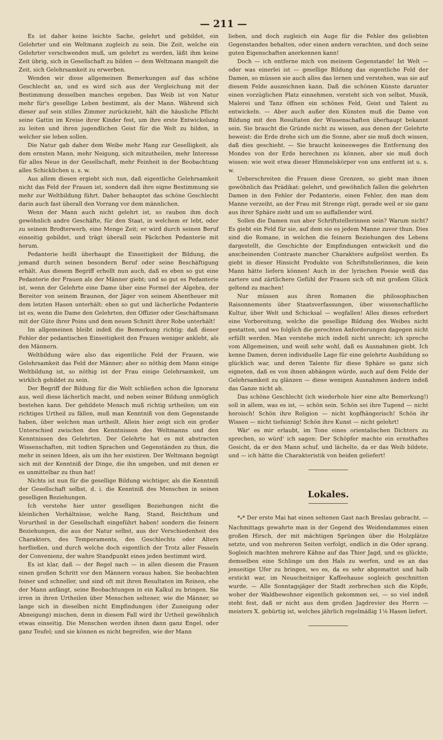— 211 —
Es ist daher keine leichte Sache, gelehrt und gebildet, ein Gelehrter und ein Weltmann zugleich zu sein. Die Zeit, welche ein Gelehrter verschwenden muß, um gelehrt zu werden, läßt ihm keine Zeit übrig, sich in Gesellschaft zu bilden — dem Weltmann mangelt die Zeit, sich Gelehrsamkeit zu erwerben.
Wenden wir diese allgemeinen Bemerkungen auf das schöne Geschlecht an, und es wird sich aus der Vergleichung mit der Bestimmung desselben manches ergeben. Das Weib ist von Natur mehr für's gesellige Leben bestimmt, als der Mann. Während sich dieser auf sein stilles Zimmer zurückzieht, hält die häusliche Pflicht seine Gattin im Kreise ihrer Kinder fest, um ihre erste Entwickelung zu leiten und ihren jugendlichen Geist für die Welt zu bilden, in welcher sie leben sollen.
Die Natur gab daher dem Weibe mehr Hang zur Geselligkeit, als dem ernsten Mann, mehr Neigung, sich mitzutheilen, mehr Interesse für alles Neue in der Gesellschaft, mehr Feinheit in der Beobachtung alles Schicklichen u. s. w.
Aus allem diesen ergiebt sich nun, daß eigentliche Gelehrsamkeit nicht das Feld der Frauen ist, sondern daß ihre eigne Bestimmung sie mehr zur Weltbildung führt. Daher behauptet das schöne Geschlecht darin auch fast überall den Vorrang vor dem männlichen.
Wenn der Mann auch nicht gelehrt ist, so rauben ihm doch gewöhnlich andre Geschäfte, für den Staat, in welchem er lebt, oder zu seinem Brodterwerb, eine Menge Zeit; er wird durch seinen Beruf einseitig gebildet, und trägt überall sein Päckchen Pedanterie mit herum.
Pedanterie heißt überhaupt die Einseitigkeit der Bildung, die jemand durch seinen besondern Beruf oder seine Beschäftigung erhält. Aus diesem Begriff erhellt nun auch, daß es eben so gut eine Pedanterie der Frauen als der Männer giebt; und so gut es Pedanterie ist, wenn der Gelehrte eine Dame über eine Formel der Algebra, der Bereiter von seinem Braunen, der Jäger von seinem Abentheuer mit dem letzten Hasen unterhält: eben so gut und lächerliche Pedanterie ist es, wenn die Dame den Gelehrten, den Offizier oder Geschäftsmann mit der Güte ihrer Poins und dem neuen Schnitt ihrer Robe unterhält!
Im allgemeinen bleibt indeß die Bemerkung richtig: daß dieser Fehler der pedantischen Einseitigkeit den Frauen weniger anklebt, als den Männern.
Weltbildung wäre also das eigentliche Feld der Frauen, wie Gelehrsamkeit das Feld der Männer; aber so nöthig dem Mann einige Weltbildung ist, so nöthig ist der Frau einige Gelehrsamkeit, um wirklich gebildet zu sein.
Der Begriff der Bildung für die Welt schließen schon die Ignoranz aus, weil diese lächerlich macht, und neben seiner Bildung unmöglich bestehen kann. Der gebildete Mensch muß richtig urtheilen; um ein richtiges Urtheil zu fällen, muß man Kenntniß von dem Gegenstande haben, über welchen man urtheilt. Allein hier zeigt sich ein großer Unterschied zwischen den Kenntnissen des Weltmanns und den Kenntnissen des Gelehrten. Der Gelehrte hat es mit abstracten Wissenschaften, mit todten Sprachen und Gegenständen zu thun, die mehr in seinen Ideen, als um ihn her existiren. Der Weltmann begnügt sich mit der Kenntniß der Dinge, die ihn umgeben, und mit denen er es unmittelbar zu thun hat!
Nichts ist nun für die gesellige Bildung wichtiger, als die Kenntniß der Gesellschaft selbst, d. i. die Kenntniß des Menschen in seinen geselligen Beziehungen.
Ich verstehe hier unter geselligen Beziehungen nicht die kleinlichen Verhältnisse, welche Rang, Stand, Reichthum und Vorurtheil in der Gesellschaft eingeführt haben! sondern die feinern Beziehungen, die aus der Natur selbst, aus der Verschiedenheit des Charakters, des Temperaments, des Geschlechts oder Alters herfließen, und durch welche doch eigentlich der Trotz aller Fesseln der Convenienz, der wahre Standpunkt eines jeden bestimmt wird.
Es ist klar, daß — der Regel nach — in allen diesem die Frauen einen großen Schritt vor den Männern voraus haben. Sie beobachten feiner und schneller, und sind oft mit ihren Resultaten im Reinen, ehe der Mann anfängt, seine Beobachtungen in ein Kalkul zu bringen. Sie irren in ihren Urtheilen über Menschen seltener, wie die Männer, so lange sich in dieselben nicht Empfindungen (der Zuneigung oder Abneigung) mischen, denn in diesem Fall wird ihr Urtheil gewöhnlich etwas einseitig. Die Menschen werden ihnen dann ganz Engel, oder ganz Teufel; und sie können es nicht begreifen, wie der Mann
lieben, und doch zugleich ein Auge für die Fehler des geliebten Gegenstandes behalten, oder einen andern verachten, und doch seine guten Eigenschaften anerkennen kann!
Doch — ich entferne mich von meinem Gegenstande! Ist Welt — oder was einerlei ist — gesellige Bildung das eigentliche Feld der Damen, so müssen sie auch alles das lernen und verstehen, was sie auf diesem Felde auszeichnen kann. Daß die schönen Künste darunter einen vorzüglichen Platz einnehmen, versteht sich von selbst. Musik, Malerei und Tanz öffnen ein schönes Feld, Geist und Talent zu entwickeln. — Aber auch außer den Künsten muß die Dame von Bildung mit den Resultaten der Wissenschaften überhaupt bekannt sein. Sie braucht die Gründe nicht zu wissen, aus denen der Gelehrte beweist: die Erde drehe sich um die Sonne, aber sie muß doch wissen, daß dies geschieht. — Sie braucht keinesweges die Entfernung des Mondes von der Erde berechnen zu können, aber sie muß doch wissen: wie weit etwa dieser Himmelskörper von uns entfernt ist u. s. w.
Ueberschreiten die Frauen diese Grenzen, so giebt man ihnen gewöhnlich das Prädikat: gelehrt, und gewöhnlich fallen die gelehrten Damen in den Fehler der Pedanterie, einen Fehler, den man dem Manne verzeiht, an der Frau mit Strenge rügt, gerade weil er sie ganz aus ihrer Sphäre zieht und um so auffallender wird.
Sollen die Damen nun aber Schriftstellerinnen sein? Warum nicht? Es giebt ein Feld für sie, auf dem sie es jedem Manne zuvor thun. Dies sind die Romane, in welchen die feinern Beziehungen des Lebens dargestellt, die Geschichte der Empfindungen entwickelt und die anscheinenden Contraste mancher Charaktere aufgelöst werden. Es giebt in dieser Hinsicht Produkte von Schriftstellerinnen, die kein Mann hätte liefern können! Auch in der lyrischen Poesie weiß das zartere und zärtlichere Gefühl der Frauen sich oft mit großem Glück geltend zu machen!
Nur müssen aus ihren Romanen die philosophischen Raisonnements über Staatsverfassungen, über wissenschaftliche Kultur, über Welt und Schicksal — wegfallen! Alles dieses erfordert eine Vorbereitung, welche die gesellige Bildung des Weibes nicht gestatten, und wo folglich die gerechten Anforderungen dagegen nicht erfüllt werden. Man verstehe mich indeß nicht unrecht; ich spreche vom Allgemeinen, und weiß sehr wohl, daß es Ausnahmen giebt. Ich kenne Damen, deren individuelle Lage für eine gelehrte Ausbildung so glücklich war, und deren Talente für diese Sphäre so ganz sich eigneten, daß es von ihnen abhängen würde, auch auf dem Felde der Gelehrsamkeit zu glänzen — diese wenigen Ausnahmen ändern indeß das Ganze nicht ab.
Das schöne Geschlecht (ich wiederhole hier eine alte Bemerkung!) soll in allem, was es ist, — schön sein. Schön sei ihre Tugend — nicht heroisch! Schön ihre Religion — nicht kopfhängerisch! Schön ihr Wissen — nicht tiefsinnig! Schön ihre Kunst — nicht gelehrt!
Wär' es mir erlaubt, im Tone eines orientalischen Dichters zu sprechen, so würd' ich sagen: Der Schöpfer machte ein ernsthaftes Gesicht, da er den Mann schuf, und lächelte, da er das Weib bildete, und — ich hätte die Charakteristik von beiden geliefert!
Lokales.
*<sub>*</sub>* Der erste Mai hat einen seltenen Gast nach Breslau gebracht. — Nachmittags gewahrte man in der Gegend des Weidendammes einen großen Hirsch, der mit mächtigen Sprüngen über die Holzplätze setzte, und von mehreren Seiten verfolgt, endlich in die Oder sprang. Sogleich machten mehrere Kähne auf das Thier Jagd, und es glückte, demselben eine Schlinge um den Hals zu werfen, und es an das jenseitige Ufer zu bringen, wo es, da es sehr abgemattet und halb erstickt war, im Neuscheitniger Kaffeehause sogleich geschnitten wurde. — Alle Sonntagsjäger der Stadt zerbrechen sich die Köpfe, woher der Waldbewohner eigentlich gekommen sei, — so viel indeß steht fest, daß er nicht aus dem großen Jagdrevier des Herrn — meisters X. gebürtig ist, welches jährlich regelmäßig 1⅛ Hasen liefert.